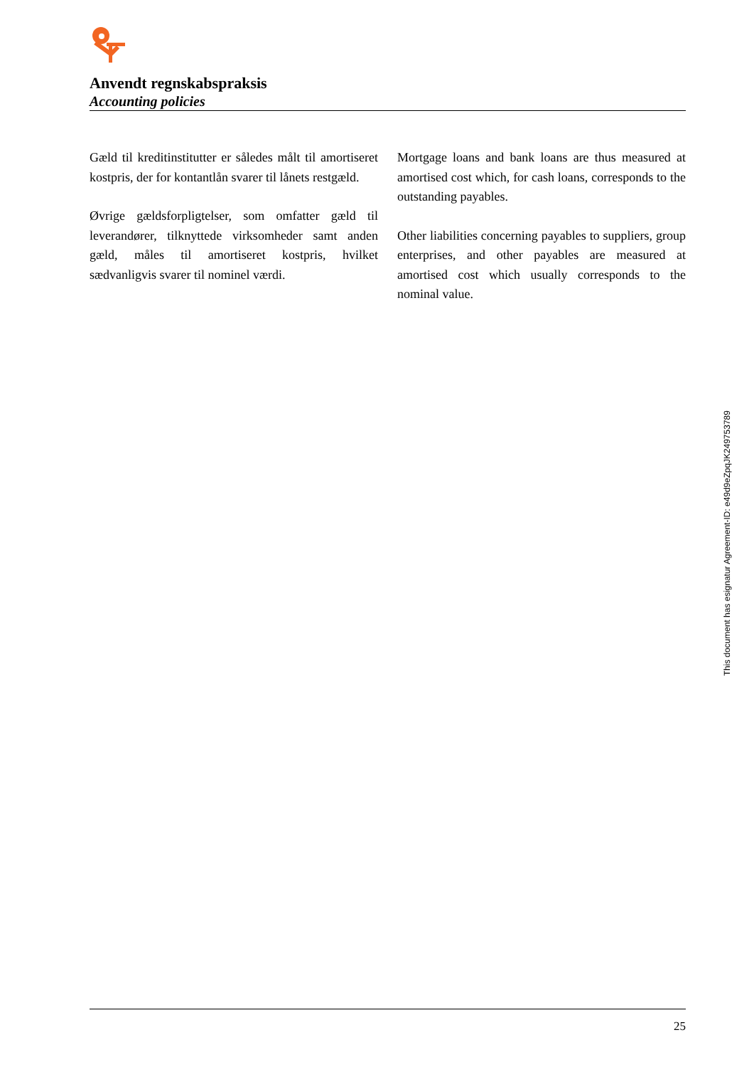Anvendt regnskabspraksis
Accounting policies
Gæld til kreditinstitutter er således målt til amortiseret kostpris, der for kontantlån svarer til lånets restgæld.
Øvrige gældsforpligtelser, som omfatter gæld til leverandører, tilknyttede virksomheder samt anden gæld, måles til amortiseret kostpris, hvilket sædvanligvis svarer til nominel værdi.
Mortgage loans and bank loans are thus measured at amortised cost which, for cash loans, corresponds to the outstanding payables.
Other liabilities concerning payables to suppliers, group enterprises, and other payables are measured at amortised cost which usually corresponds to the nominal value.
This document has esignatur Agreement-ID: e49d9eZpqJK249753789
25